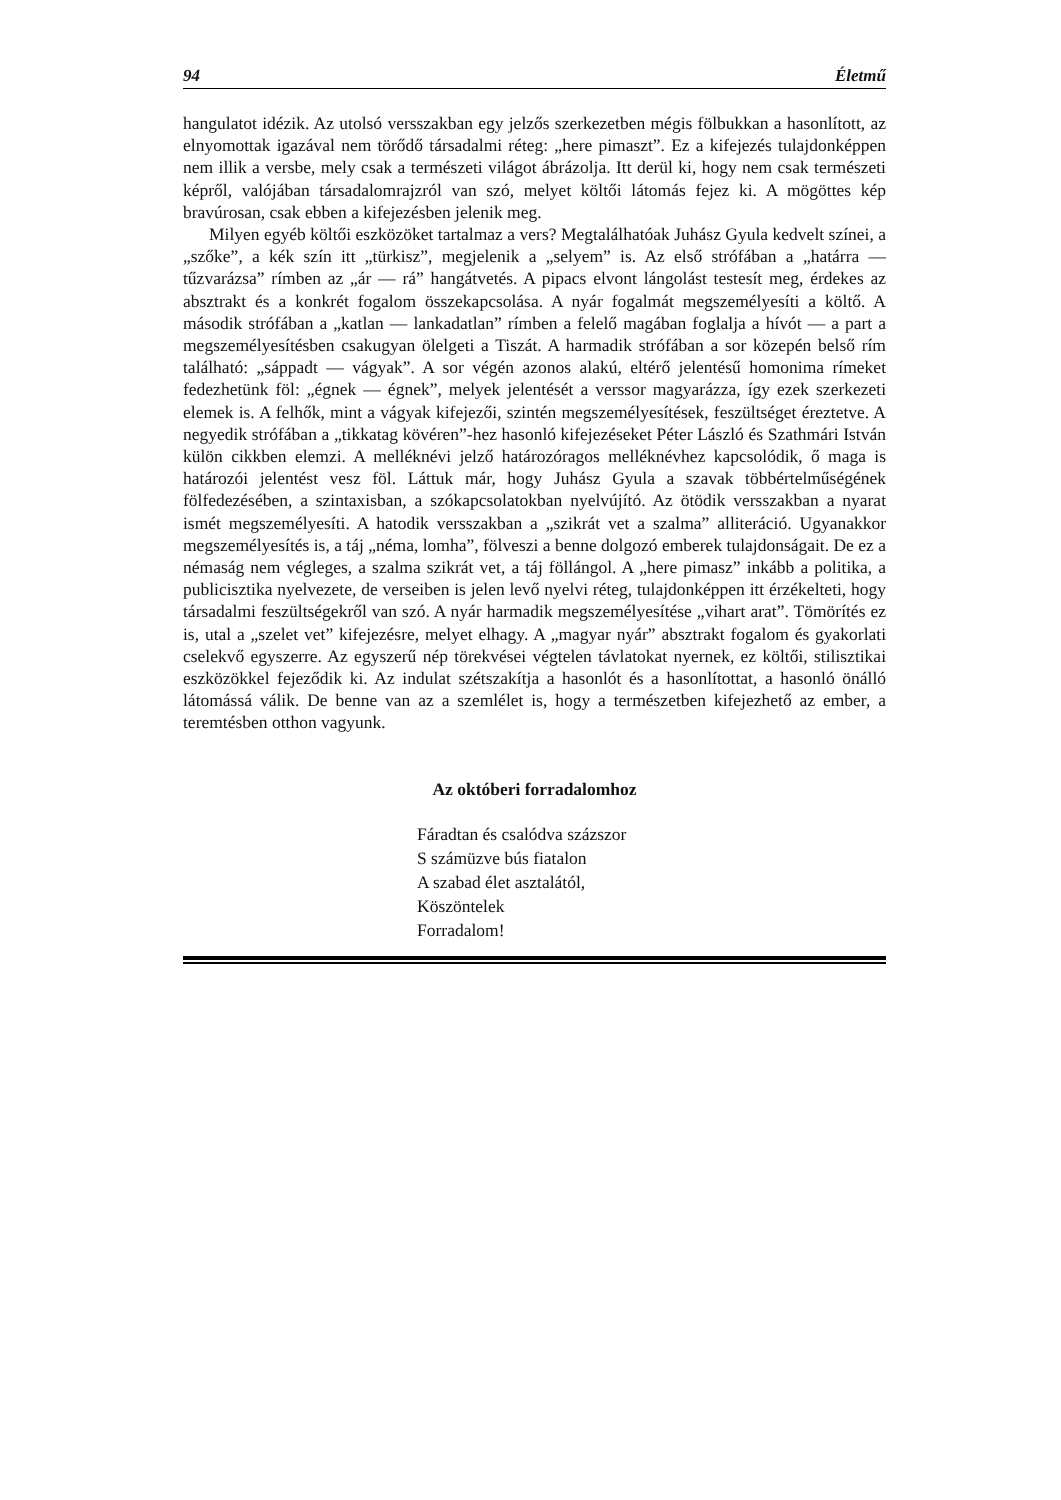94 Életmű
hangulatot idézik. Az utolsó versszakban egy jelzős szerkezetben mégis fölbukkan a hasonlított, az elnyomottak igazával nem törődő társadalmi réteg: „here pimaszt”. Ez a kifejezés tulajdonképpen nem illik a versbe, mely csak a természeti világot ábrázolja. Itt derül ki, hogy nem csak természeti képről, valójában társadalomrajzról van szó, melyet költői látomás fejez ki. A mögöttes kép bravúrosan, csak ebben a kifejezésben jelenik meg.
Milyen egyéb költői eszközöket tartalmaz a vers? Megtalálhatóak Juhász Gyula kedvelt színei, a „szőke”, a kék szín itt „türkisz”, megjelenik a „selyem” is. Az első strófában a „határra — tűzvarázsa” rímben az „ár — rá” hangátvetés. A pipacs elvont lángolást testesít meg, érdekes az absztrakt és a konkrét fogalom összekapcsolása. A nyár fogalmát megszemélyesíti a költő. A második strófában a „katlan — lankadatlan” rímben a felelő magában foglalja a hívót — a part a megszemélyesítésben csakugyan ölelgeti a Tiszát. A harmadik strófában a sor közepén belső rím található: „sáppadt — vágyak”. A sor végén azonos alakú, eltérő jelentésű homonima rímeket fedezhetünk föl: „égnek — égnek”, melyek jelentését a verssor magyarázza, így ezek szerkezeti elemek is. A felhők, mint a vágyak kifejezői, szintén megszemélyesítések, feszültséget éreztetve. A negyedik strófában a „tikkatag kövéren”-hez hasonló kifejezéseket Péter László és Szathmári István külön cikkben elemzi. A melléknévi jelző határozóragos melléknévhez kapcsolódik, ő maga is határozói jelentést vesz föl. Láttuk már, hogy Juhász Gyula a szavak többértelműségének fölfedezésében, a szintaxisban, a szókapcsolatokban nyelvújító. Az ötödik versszakban a nyarat ismét megszemélyesíti. A hatodik versszakban a „szikrát vet a szalma” alliteráció. Ugyanakkor megszemélyesítés is, a táj „néma, lomha”, fölveszi a benne dolgozó emberek tulajdonságait. De ez a némaság nem végleges, a szalma szikrát vet, a táj föllángol. A „here pimasz” inkább a politika, a publicisztika nyelvezete, de verseiben is jelen levő nyelvi réteg, tulajdonképpen itt érzékelteti, hogy társadalmi feszültségekről van szó. A nyár harmadik megszemélyesítése „vihart arat”. Tömörítés ez is, utal a „szelet vet” kifejezésre, melyet elhagy. A „magyar nyár” absztrakt fogalom és gyakorlati cselekvő egyszerre. Az egyszerű nép törekvései végtelen távlatokat nyernek, ez költői, stilisztikai eszközökkel fejeződik ki. Az indulat szétszakítja a hasonlót és a hasonlítottat, a hasonló önálló látomássá válik. De benne van az a szemlélet is, hogy a természetben kifejezhető az ember, a teremtésben otthon vagyunk.
Az októberi forradalomhoz
Fáradtan és csalódva százszor
S számüzve bús fiatalon
A szabad élet asztalától,
Köszöntelek
Forradalom!